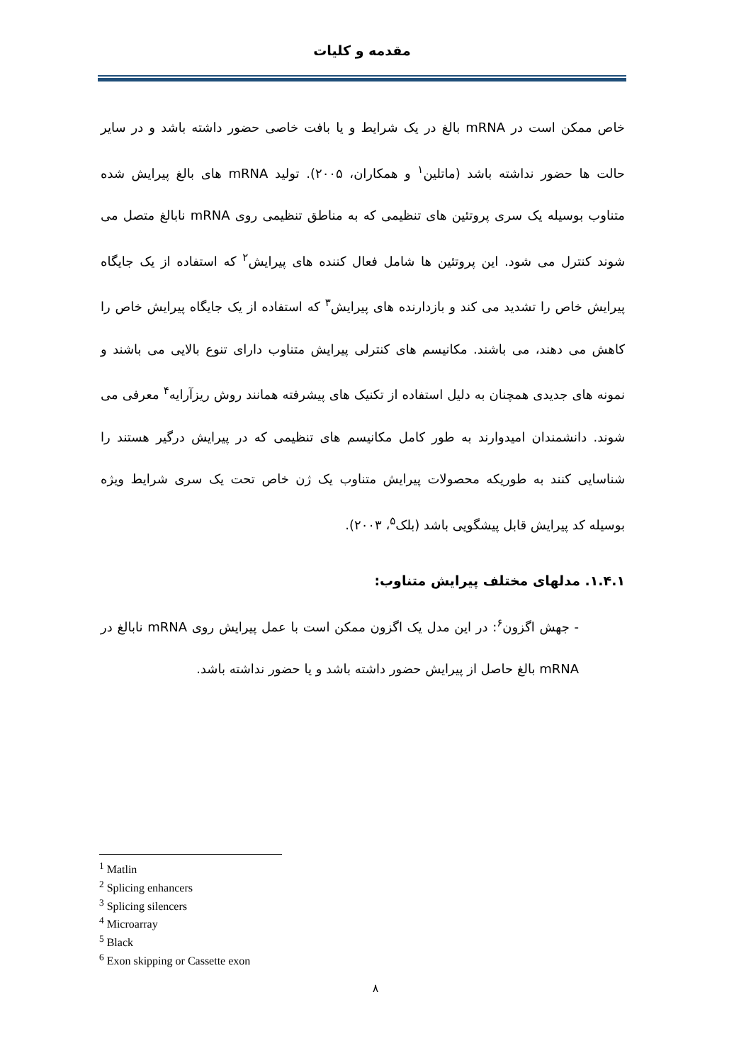مقدمه و کلیات
خاص ممکن است در mRNA بالغ در یک شرایط و یا بافت خاصی حضور داشته باشد و در سایر حالت ها حضور نداشته باشد (ماتلین<sup>۱</sup> و همکاران، ۲۰۰۵). تولید mRNA های بالغ پیرایش شده متناوب بوسیله یک سری پروتئین های تنظیمی که به مناطق تنظیمی روی mRNA نابالغ متصل می شوند کنترل می شود. این پروتئین ها شامل فعال کننده های پیرایش<sup>۲</sup> که استفاده از یک جایگاه پیرایش خاص را تشدید می کند و بازدارنده های پیرایش<sup>۳</sup> که استفاده از یک جایگاه پیرایش خاص را کاهش می دهند، می باشند. مکانیسم های کنترلی پیرایش متناوب دارای تنوع بالایی می باشند و نمونه های جدیدی همچنان به دلیل استفاده از تکنیک های پیشرفته همانند روش ریزآرایه<sup>۴</sup> معرفی می شوند. دانشمندان امیدوارند به طور کامل مکانیسم های تنظیمی که در پیرایش درگیر هستند را شناسایی کنند به طوریکه محصولات پیرایش متناوب یک ژن خاص تحت یک سری شرایط ویژه بوسیله کد پیرایش قابل پیشگویی باشد (بلک<sup>۵</sup>، ۲۰۰۳).
۱.۴.۱. مدلهای مختلف پیرایش متناوب:
- جهش اگزون<sup>۶</sup>: در این مدل یک اگزون ممکن است با عمل پیرایش روی mRNA نابالغ در mRNA بالغ حاصل از پیرایش حضور داشته باشد و یا حضور نداشته باشد.
<sup>1</sup> Matlin
<sup>2</sup> Splicing enhancers
<sup>3</sup> Splicing silencers
<sup>4</sup> Microarray
<sup>5</sup> Black
<sup>6</sup> Exon skipping or Cassette exon
۸